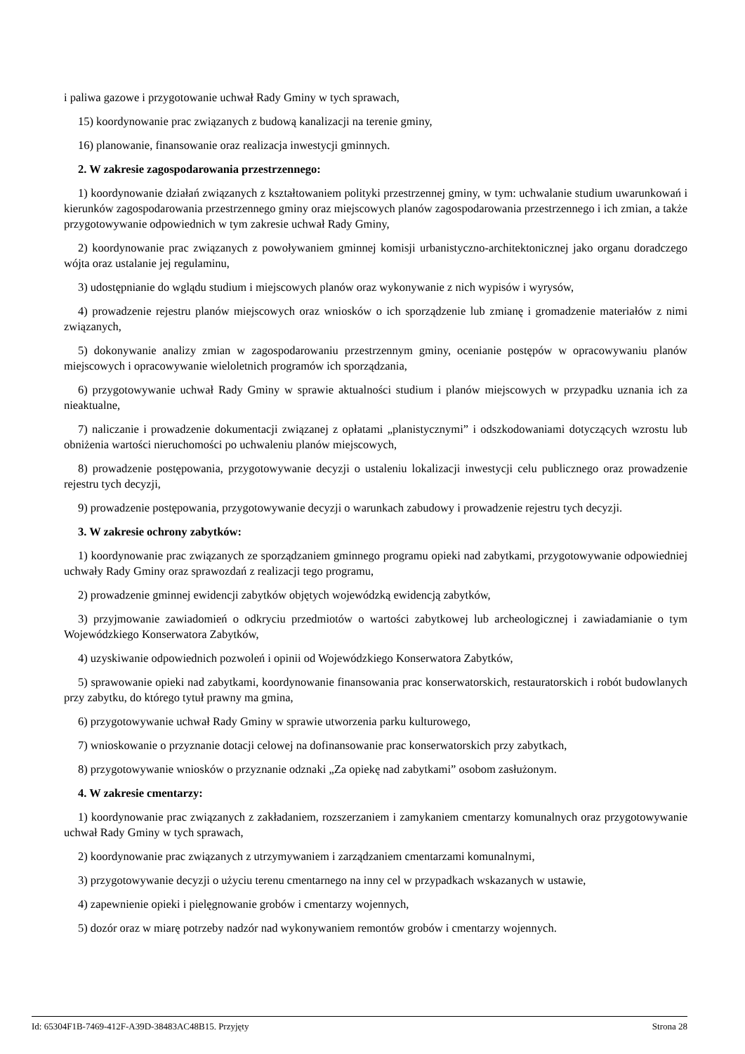i paliwa gazowe i przygotowanie uchwał Rady Gminy w tych sprawach,
15) koordynowanie prac związanych z budową kanalizacji na terenie gminy,
16) planowanie, finansowanie oraz realizacja inwestycji gminnych.
2. W zakresie zagospodarowania przestrzennego:
1) koordynowanie działań związanych z kształtowaniem polityki przestrzennej gminy, w tym: uchwalanie studium uwarunkowań i kierunków zagospodarowania przestrzennego gminy oraz miejscowych planów zagospodarowania przestrzennego i ich zmian, a także przygotowywanie odpowiednich w tym zakresie uchwał Rady Gminy,
2) koordynowanie prac związanych z powoływaniem gminnej komisji urbanistyczno-architektonicznej jako organu doradczego wójta oraz ustalanie jej regulaminu,
3) udostępnianie do wglądu studium i miejscowych planów oraz wykonywanie z nich wypisów i wyrysów,
4) prowadzenie rejestru planów miejscowych oraz wniosków o ich sporządzenie lub zmianę i gromadzenie materiałów z nimi związanych,
5) dokonywanie analizy zmian w zagospodarowaniu przestrzennym gminy, ocenianie postępów w opracowywaniu planów miejscowych i opracowywanie wieloletnich programów ich sporządzania,
6) przygotowywanie uchwał Rady Gminy w sprawie aktualności studium i planów miejscowych w przypadku uznania ich za nieaktualne,
7) naliczanie i prowadzenie dokumentacji związanej z opłatami „planistycznymi” i odszkodowaniami dotyczących wzrostu lub obniżenia wartości nieruchomości po uchwaleniu planów miejscowych,
8) prowadzenie postępowania, przygotowywanie decyzji o ustaleniu lokalizacji inwestycji celu publicznego oraz prowadzenie rejestru tych decyzji,
9) prowadzenie postępowania, przygotowywanie decyzji o warunkach zabudowy i prowadzenie rejestru tych decyzji.
3. W zakresie ochrony zabytków:
1) koordynowanie prac związanych ze sporządzaniem gminnego programu opieki nad zabytkami, przygotowywanie odpowiedniej uchwały Rady Gminy oraz sprawozdań z realizacji tego programu,
2) prowadzenie gminnej ewidencji zabytków objętych wojewódzką ewidencją zabytków,
3) przyjmowanie zawiadomień o odkryciu przedmiotów o wartości zabytkowej lub archeologicznej i zawiadamianie o tym Wojewódzkiego Konserwatora Zabytków,
4) uzyskiwanie odpowiednich pozwoleń i opinii od Wojewódzkiego Konserwatora Zabytków,
5) sprawowanie opieki nad zabytkami, koordynowanie finansowania prac konserwatorskich, restauratorskich i robót budowlanych przy zabytku, do którego tytuł prawny ma gmina,
6) przygotowywanie uchwał Rady Gminy w sprawie utworzenia parku kulturowego,
7) wnioskowanie o przyznanie dotacji celowej na dofinansowanie prac konserwatorskich przy zabytkach,
8) przygotowywanie wniosków o przyznanie odznaki „Za opiekę nad zabytkami” osobom zasłużonym.
4. W zakresie cmentarzy:
1) koordynowanie prac związanych z zakładaniem, rozszerzaniem i zamykaniem cmentarzy komunalnych oraz przygotowywanie uchwał Rady Gminy w tych sprawach,
2) koordynowanie prac związanych z utrzymywaniem i zarządzaniem cmentarzami komunalnymi,
3) przygotowywanie decyzji o użyciu terenu cmentarnego na inny cel w przypadkach wskazanych w ustawie,
4) zapewnienie opieki i pielęgnowanie grobów i cmentarzy wojennych,
5) dozór oraz w miarę potrzeby nadzór nad wykonywaniem remontów grobów i cmentarzy wojennych.
Id: 65304F1B-7469-412F-A39D-38483AC48B15. Przyjęty Strona 28